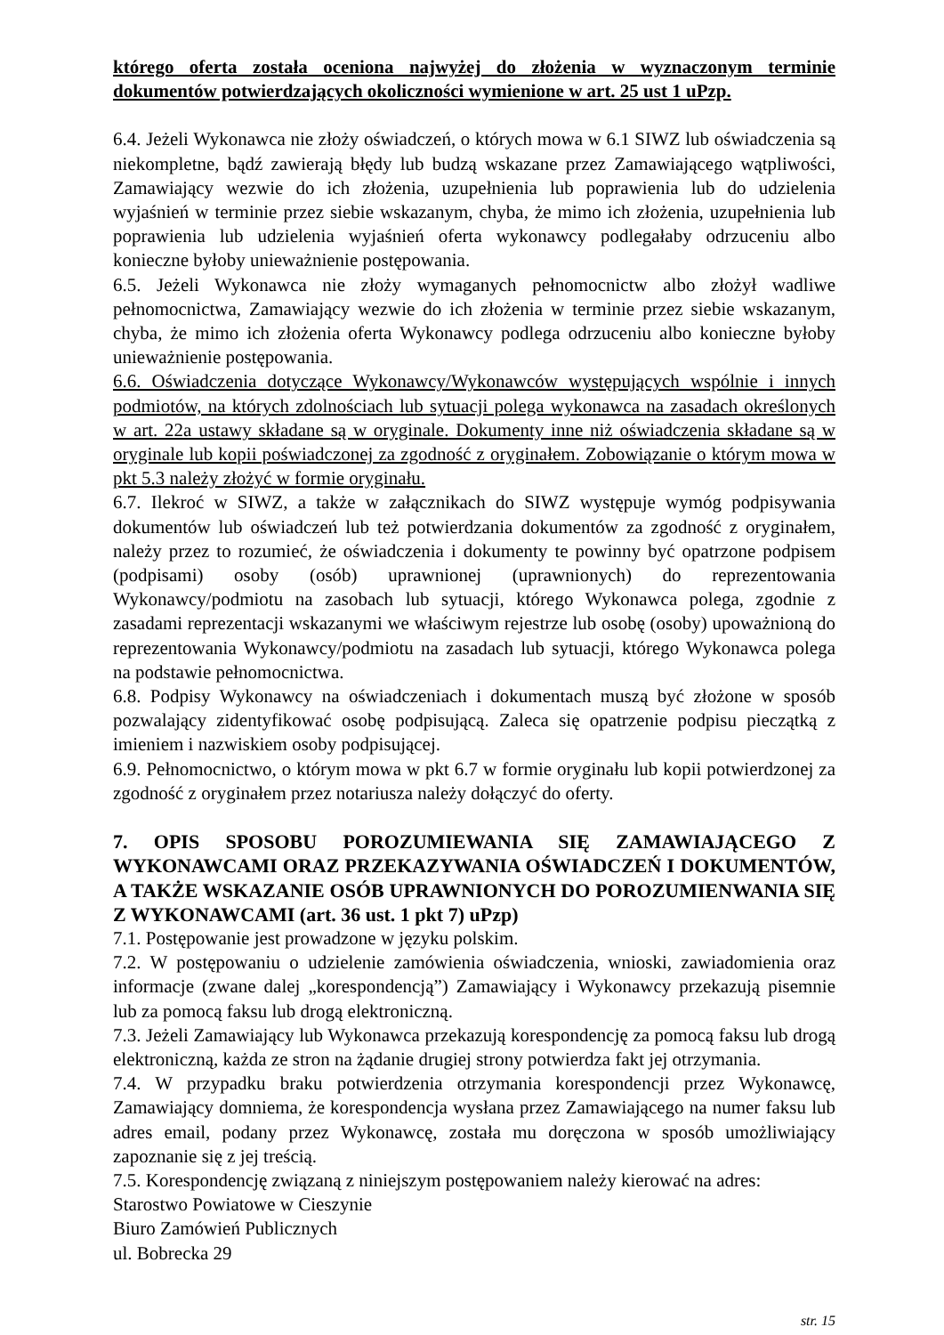którego oferta została oceniona najwyżej do złożenia w wyznaczonym terminie dokumentów potwierdzających okoliczności wymienione w art. 25 ust 1 uPzp.
6.4. Jeżeli Wykonawca nie złoży oświadczeń, o których mowa w 6.1 SIWZ lub oświadczenia są niekompletne, bądź zawierają błędy lub budzą wskazane przez Zamawiającego wątpliwości, Zamawiający wezwie do ich złożenia, uzupełnienia lub poprawienia lub do udzielenia wyjaśnień w terminie przez siebie wskazanym, chyba, że mimo ich złożenia, uzupełnienia lub poprawienia lub udzielenia wyjaśnień oferta wykonawcy podlegałaby odrzuceniu albo konieczne byłoby unieważnienie postępowania.
6.5. Jeżeli Wykonawca nie złoży wymaganych pełnomocnictw albo złożył wadliwe pełnomocnictwa, Zamawiający wezwie do ich złożenia w terminie przez siebie wskazanym, chyba, że mimo ich złożenia oferta Wykonawcy podlega odrzuceniu albo konieczne byłoby unieważnienie postępowania.
6.6. Oświadczenia dotyczące Wykonawcy/Wykonawców występujących wspólnie i innych podmiotów, na których zdolnościach lub sytuacji polega wykonawca na zasadach określonych w art. 22a ustawy składane są w oryginale. Dokumenty inne niż oświadczenia składane są w oryginale lub kopii poświadczonej za zgodność z oryginałem. Zobowiązanie o którym mowa w pkt 5.3 należy złożyć w formie oryginału.
6.7. Ilekroć w SIWZ, a także w załącznikach do SIWZ występuje wymóg podpisywania dokumentów lub oświadczeń lub też potwierdzania dokumentów za zgodność z oryginałem, należy przez to rozumieć, że oświadczenia i dokumenty te powinny być opatrzone podpisem (podpisami) osoby (osób) uprawnionej (uprawnionych) do reprezentowania Wykonawcy/podmiotu na zasobach lub sytuacji, którego Wykonawca polega, zgodnie z zasadami reprezentacji wskazanymi we właściwym rejestrze lub osobę (osoby) upoważnioną do reprezentowania Wykonawcy/podmiotu na zasadach lub sytuacji, którego Wykonawca polega na podstawie pełnomocnictwa.
6.8. Podpisy Wykonawcy na oświadczeniach i dokumentach muszą być złożone w sposób pozwalający zidentyfikować osobę podpisującą. Zaleca się opatrzenie podpisu pieczątką z imieniem i nazwiskiem osoby podpisującej.
6.9. Pełnomocnictwo, o którym mowa w pkt 6.7 w formie oryginału lub kopii potwierdzonej za zgodność z oryginałem przez notariusza należy dołączyć do oferty.
7. OPIS SPOSOBU POROZUMIEWANIA SIĘ ZAMAWIAJĄCEGO Z WYKONAWCAMI ORAZ PRZEKAZYWANIA OŚWIADCZEŃ I DOKUMENTÓW, A TAKŻE WSKAZANIE OSÓB UPRAWNIONYCH DO POROZUMIENWANIA SIĘ Z WYKONAWCAMI (art. 36 ust. 1 pkt 7) uPzp)
7.1. Postępowanie jest prowadzone w języku polskim.
7.2. W postępowaniu o udzielenie zamówienia oświadczenia, wnioski, zawiadomienia oraz informacje (zwane dalej „korespondencją”) Zamawiający i Wykonawcy przekazują pisemnie lub za pomocą faksu lub drogą elektroniczną.
7.3. Jeżeli Zamawiający lub Wykonawca przekazują korespondencję za pomocą faksu lub drogą elektroniczną, każda ze stron na żądanie drugiej strony potwierdza fakt jej otrzymania.
7.4. W przypadku braku potwierdzenia otrzymania korespondencji przez Wykonawcę, Zamawiający domniema, że korespondencja wysłana przez Zamawiającego na numer faksu lub adres email, podany przez Wykonawcę, została mu doręczona w sposób umożliwiający zapoznanie się z jej treścią.
7.5. Korespondencję związaną z niniejszym postępowaniem należy kierować na adres:
Starostwo Powiatowe w Cieszynie
Biuro Zamówień Publicznych
ul. Bobrecka 29
str. 15